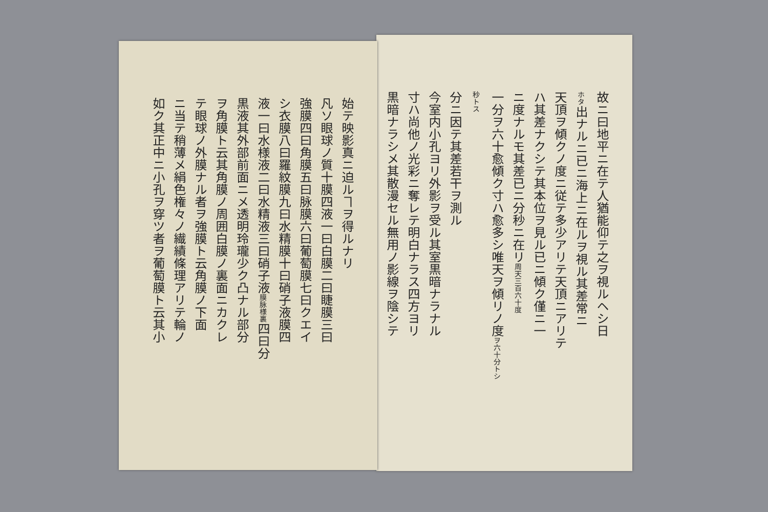故ニ曰地平ニ在テ人猶能仰テ之ヲ視ルヘシ日
ホタ出ナルニ已ニ海上ニ在ルヲ視ル其差常ニ
天頂ヲ傾クノ度ニ従テ多少アリテ天頂ニアリテ
ハ其差ナクシテ其本位ヲ見ル已ニ傾ク僅ニ一
ニ度ナルモ其差已ニ分秒ニ在リ周天三百六十度
一分ヲ六十愈傾ク寸ハ愈多シ唯天ヲ傾リノ度ヲ六十分トシ
秒トス
分ニ因テ其差若干ヲ測ル
今室内小孔ヨリ外影ヲ受ル其室黒暗ナラナル
寸ハ尚他ノ光彩ニ奪レテ明白ナラス四方ヨリ
黒暗ナラシメ其散漫セル無用ノ影線ヲ陰シテ
始テ映影真ニ迫ルヿヲ得ルナリ
凡ソ眼球ノ質十膜四液一曰白膜二曰睫膜三曰
強膜四曰角膜五曰脉膜六曰葡萄膜七曰クエイ
シ衣膜八曰羅紋膜九曰水精膜十曰硝子液膜四
液一曰水様液二曰水精液三曰硝子液膜脉様裏四曰分
黒液其外部前面ニメ透明玲瓏少ク凸ナル部分
ヲ角膜ト云其角膜ノ周囲白膜ノ裏面ニカクレ
テ眼球ノ外膜ナル者ヲ強膜ト云角膜ノ下面
ニ当テ稍薄メ絹色権々ノ繊績條理アリテ輪ノ
如ク其正中ニ小孔ヲ穿ツ者ヲ葡萄膜ト云其小